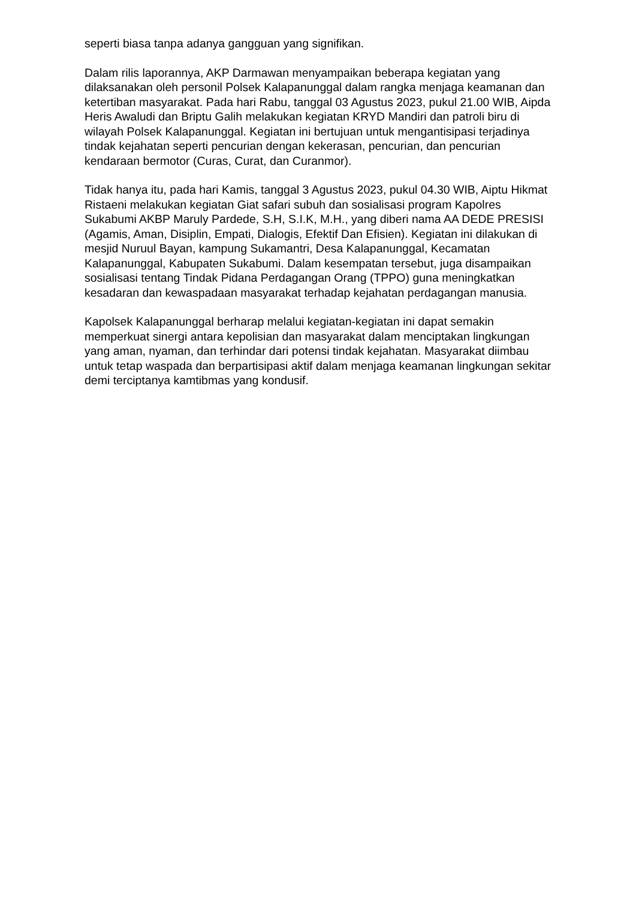seperti biasa tanpa adanya gangguan yang signifikan.
Dalam rilis laporannya, AKP Darmawan menyampaikan beberapa kegiatan yang dilaksanakan oleh personil Polsek Kalapanunggal dalam rangka menjaga keamanan dan ketertiban masyarakat. Pada hari Rabu, tanggal 03 Agustus 2023, pukul 21.00 WIB, Aipda Heris Awaludi dan Briptu Galih melakukan kegiatan KRYD Mandiri dan patroli biru di wilayah Polsek Kalapanunggal. Kegiatan ini bertujuan untuk mengantisipasi terjadinya tindak kejahatan seperti pencurian dengan kekerasan, pencurian, dan pencurian kendaraan bermotor (Curas, Curat, dan Curanmor).
Tidak hanya itu, pada hari Kamis, tanggal 3 Agustus 2023, pukul 04.30 WIB, Aiptu Hikmat Ristaeni melakukan kegiatan Giat safari subuh dan sosialisasi program Kapolres Sukabumi AKBP Maruly Pardede, S.H, S.I.K, M.H., yang diberi nama AA DEDE PRESISI (Agamis, Aman, Disiplin, Empati, Dialogis, Efektif Dan Efisien). Kegiatan ini dilakukan di mesjid Nuruul Bayan, kampung Sukamantri, Desa Kalapanunggal, Kecamatan Kalapanunggal, Kabupaten Sukabumi. Dalam kesempatan tersebut, juga disampaikan sosialisasi tentang Tindak Pidana Perdagangan Orang (TPPO) guna meningkatkan kesadaran dan kewaspadaan masyarakat terhadap kejahatan perdagangan manusia.
Kapolsek Kalapanunggal berharap melalui kegiatan-kegiatan ini dapat semakin memperkuat sinergi antara kepolisian dan masyarakat dalam menciptakan lingkungan yang aman, nyaman, dan terhindar dari potensi tindak kejahatan. Masyarakat diimbau untuk tetap waspada dan berpartisipasi aktif dalam menjaga keamanan lingkungan sekitar demi terciptanya kamtibmas yang kondusif.